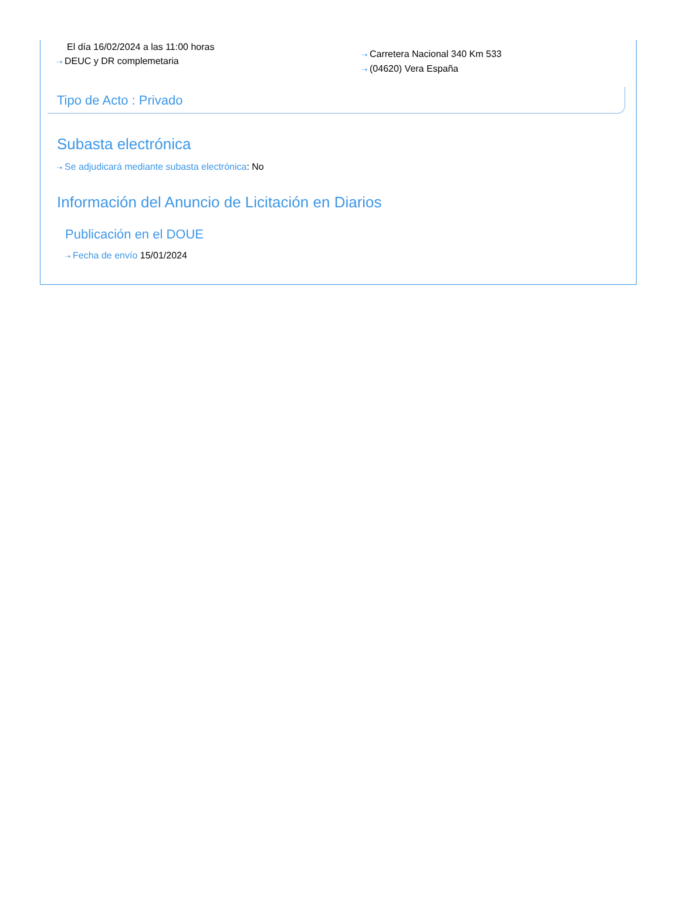El día 16/02/2024 a las 11:00 horas
⇢ DEUC y DR complemetaria
⇢ Carretera Nacional 340 Km 533
⇢ (04620) Vera España
Tipo de Acto : Privado
Subasta electrónica
⇢ Se adjudicará mediante subasta electrónica: No
Información del Anuncio de Licitación en Diarios
Publicación en el DOUE
⇢ Fecha de envío 15/01/2024